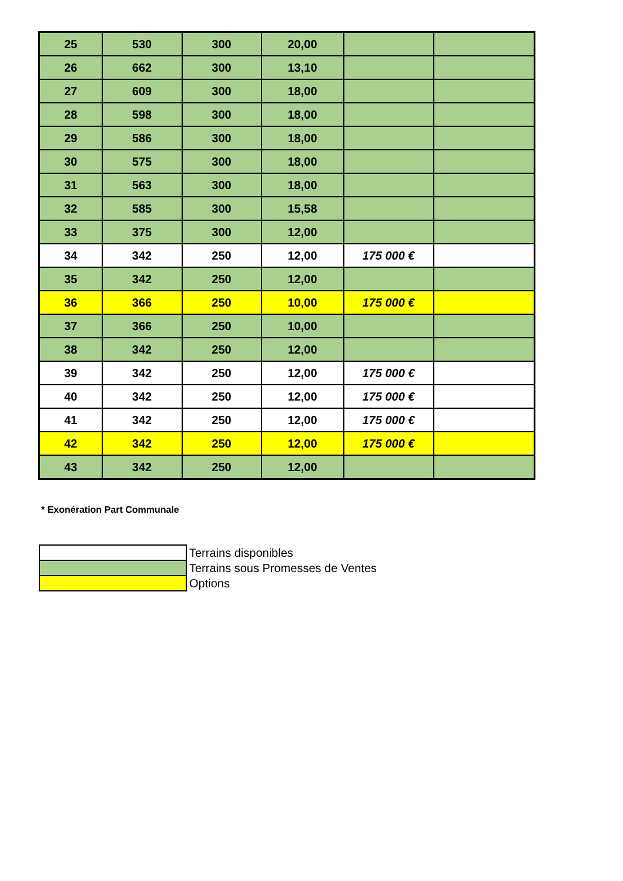| 25 | 530 | 300 | 20,00 | | |
| 26 | 662 | 300 | 13,10 | | |
| 27 | 609 | 300 | 18,00 | | |
| 28 | 598 | 300 | 18,00 | | |
| 29 | 586 | 300 | 18,00 | | |
| 30 | 575 | 300 | 18,00 | | |
| 31 | 563 | 300 | 18,00 | | |
| 32 | 585 | 300 | 15,58 | | |
| 33 | 375 | 300 | 12,00 | | |
| 34 | 342 | 250 | 12,00 | 175 000 € | |
| 35 | 342 | 250 | 12,00 | | |
| 36 | 366 | 250 | 10,00 | 175 000 € | |
| 37 | 366 | 250 | 10,00 | | |
| 38 | 342 | 250 | 12,00 | | |
| 39 | 342 | 250 | 12,00 | 175 000 € | |
| 40 | 342 | 250 | 12,00 | 175 000 € | |
| 41 | 342 | 250 | 12,00 | 175 000 € | |
| 42 | 342 | 250 | 12,00 | 175 000 € | |
| 43 | 342 | 250 | 12,00 | | |
* Exonération Part Communale
| | Terrains disponibles |
| | Terrains sous Promesses de Ventes |
| | Options |